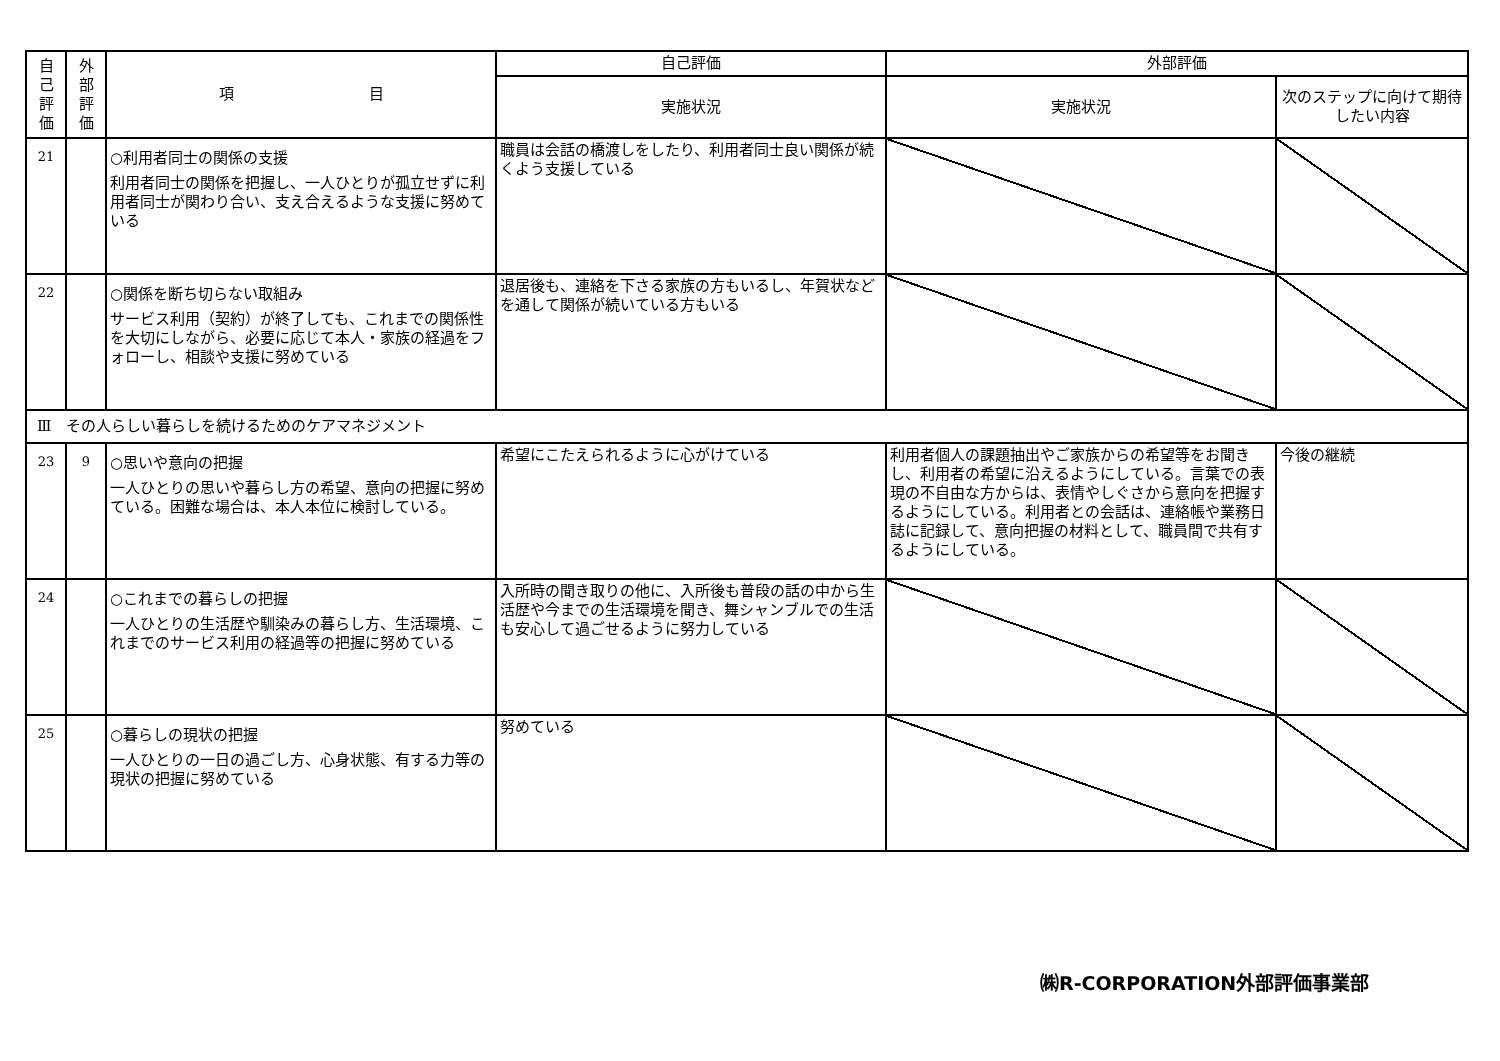| 自 己 評 価 | 外 部 評 価 | 項 目 | 自己評価 | 外部評価 | |
| --- | --- | --- | --- | --- | --- |
| | | | 実施状況 | 実施状況 | 次のステップに向けて期待したい内容 |
| 21 | | ○利用者同士の関係の支援 利用者同士の関係を把握し、一人ひとりが孤立せずに利用者同士が関わり合い、支え合えるような支援に努めている | 職員は会話の橋渡しをしたり、利用者同士良い関係が続くよう支援している | | |
| 22 | | ○関係を断ち切らない取組み サービス利用（契約）が終了しても、これまでの関係性を大切にしながら、必要に応じて本人・家族の経過をフォローし、相談や支援に努めている | 退居後も、連絡を下さる家族の方もいるし、年賀状などを通して関係が続いている方もいる | | |
| Ⅲ その人らしい暮らしを続けるためのケアマネジメント | | | | | |
| 23 | 9 | ○思いや意向の把握 一人ひとりの思いや暮らし方の希望、意向の把握に努めている。困難な場合は、本人本位に検討している。 | 希望にこたえられるように心がけている | 利用者個人の課題抽出やご家族からの希望等をお聞きし、利用者の希望に沿えるようにしている。言葉での表現の不自由な方からは、表情やしぐさから意向を把握するようにしている。利用者との会話は、連絡帳や業務日誌に記録して、意向把握の材料として、職員間で共有するようにしている。 | 今後の継続 |
| 24 | | ○これまでの暮らしの把握 一人ひとりの生活歴や馴染みの暮らし方、生活環境、これまでのサービス利用の経過等の把握に努めている | 入所時の聞き取りの他に、入所後も普段の話の中から生活歴や今までの生活環境を聞き、舞シャンブルでの生活も安心して過ごせるように努力している | | |
| 25 | | ○暮らしの現状の把握 一人ひとりの一日の過ごし方、心身状態、有する力等の現状の把握に努めている | 努めている | | |
㈱R-CORPORATION外部評価事業部